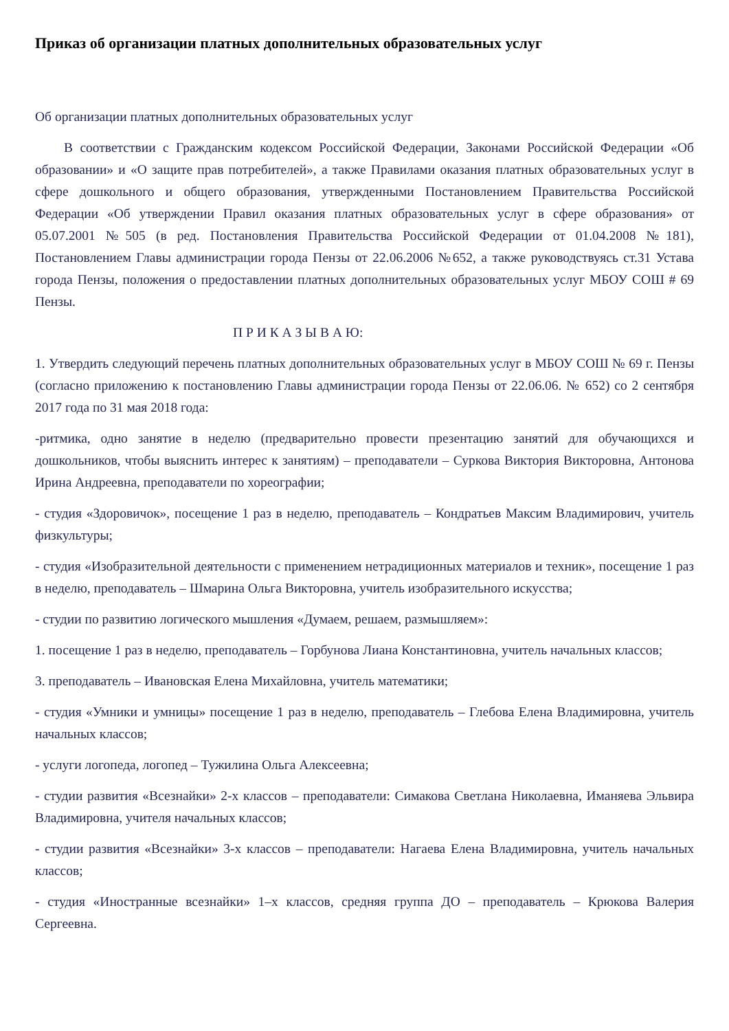Приказ об организации платных дополнительных образовательных услуг
Об организации платных дополнительных образовательных услуг
В соответствии с Гражданским кодексом Российской Федерации, Законами Российской Федерации «Об образовании» и «О защите прав потребителей», а также Правилами оказания платных образовательных услуг в сфере дошкольного и общего образования, утвержденными Постановлением Правительства Российской Федерации «Об утверждении Правил оказания платных образовательных услуг в сфере образования» от 05.07.2001 №505 (в ред. Постановления Правительства Российской Федерации от 01.04.2008 №181), Постановлением Главы администрации города Пензы от 22.06.2006 №652, а также руководствуясь ст.31 Устава города Пензы, положения о предоставлении платных дополнительных образовательных услуг МБОУ СОШ # 69 Пензы.
П Р И К А З Ы В А Ю:
1. Утвердить следующий перечень платных дополнительных образовательных услуг в МБОУ СОШ № 69 г. Пензы (согласно приложению к постановлению Главы администрации города Пензы от 22.06.06. № 652) со 2 сентября 2017 года по 31 мая 2018 года:
-ритмика, одно занятие в неделю (предварительно провести презентацию занятий для обучающихся и дошкольников, чтобы выяснить интерес к занятиям) – преподаватели – Суркова Виктория Викторовна, Антонова Ирина Андреевна, преподаватели по хореографии;
- студия «Здоровичок», посещение 1 раз в неделю, преподаватель – Кондратьев Максим Владимирович, учитель физкультуры;
- студия «Изобразительной деятельности с применением нетрадиционных материалов и техник», посещение 1 раз в неделю, преподаватель – Шмарина Ольга Викторовна, учитель изобразительного искусства;
- студии по развитию логического мышления «Думаем, решаем, размышляем»:
1. посещение 1 раз в неделю, преподаватель – Горбунова Лиана Константиновна, учитель начальных классов;
3. преподаватель – Ивановская Елена Михайловна, учитель математики;
- студия «Умники и умницы» посещение 1 раз в неделю, преподаватель – Глебова Елена Владимировна, учитель начальных классов;
- услуги логопеда, логопед – Тужилина Ольга Алексеевна;
- студии развития «Всезнайки» 2-х классов – преподаватели: Симакова Светлана Николаевна, Иманяева Эльвира Владимировна, учителя начальных классов;
- студии развития «Всезнайки» 3-х классов – преподаватели: Нагаева Елена Владимировна, учитель начальных классов;
- студия «Иностранные всезнайки» 1–х классов, средняя группа ДО – преподаватель – Крюкова Валерия Сергеевна.